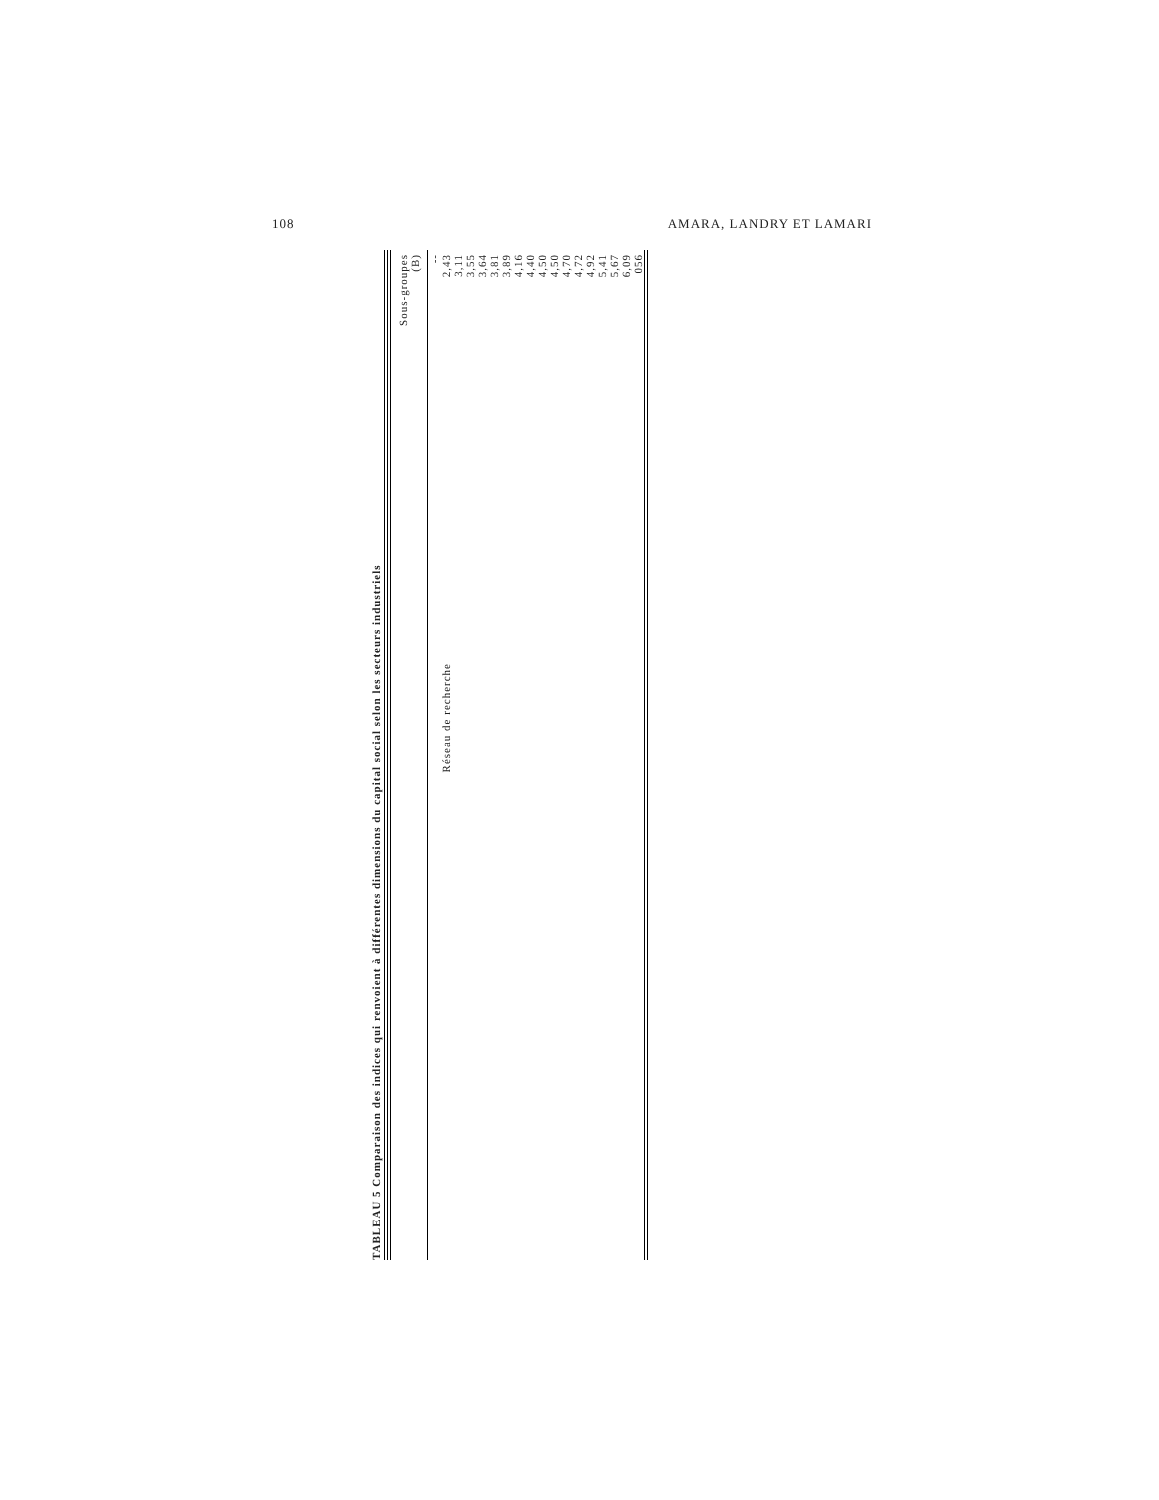108 AMARA, LANDRY ET LAMARI
TABLEAU 5 Comparaison des indices qui renvoient à différentes dimensions du capital social selon les secteurs industriels
| | Sous-groupes (B) |
| --- | --- |
| | -- |
| Réseau de recherche | 2,43 |
| | 3,11 |
| | 3,55 |
| | 3,64 |
| | 3,81 |
| | 3,89 |
| | 4,16 |
| | 4,40 |
| | 4,50 |
| | 4,50 |
| | 4,70 |
| | 4,72 |
| | 4,92 |
| | 5,41 |
| | 5,67 |
| | 6,09 |
| | 056 |